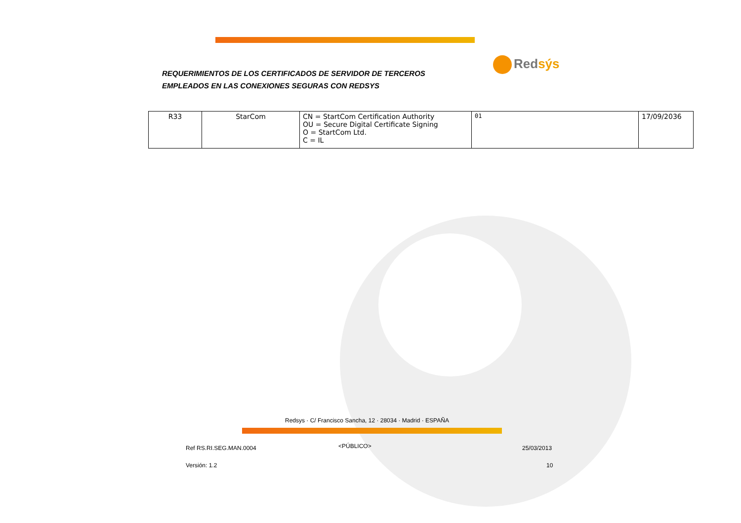REQUERIMIENTOS DE LOS CERTIFICADOS DE SERVIDOR DE TERCEROS
EMPLEADOS EN LAS CONEXIONES SEGURAS CON REDSYS
Redsýs
| R33 | StarCom | CN = StartCom Certification Authority OU = Secure Digital Certificate Signing O = StartCom Ltd. C = IL | 01 | 17/09/2036 |
Redsys · C/ Francisco Sancha, 12 · 28034 · Madrid · ESPAÑA
Ref RS.RI.SEG.MAN.0004 <PÚBLICO> 25/03/2013
Versión: 1.2 10